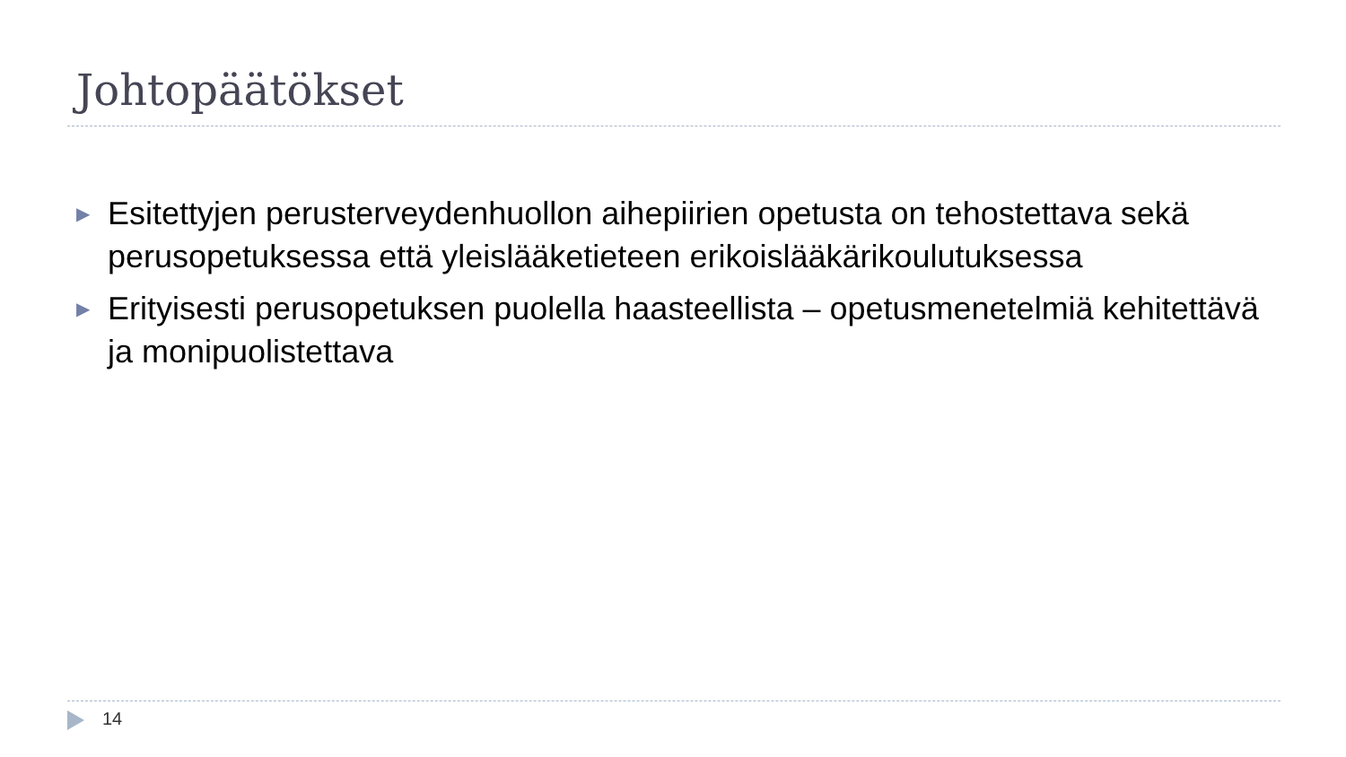Johtopäätökset
▶ Esitettyjen perusterveydenhuollon aihepiirien opetusta on tehostettava sekä perusopetuksessa että yleislääketieteen erikoislääkärikoulutuksessa
▶ Erityisesti perusopetuksen puolella haasteellista – opetusmenetelmiä kehitettävä ja monipuolistettava
14